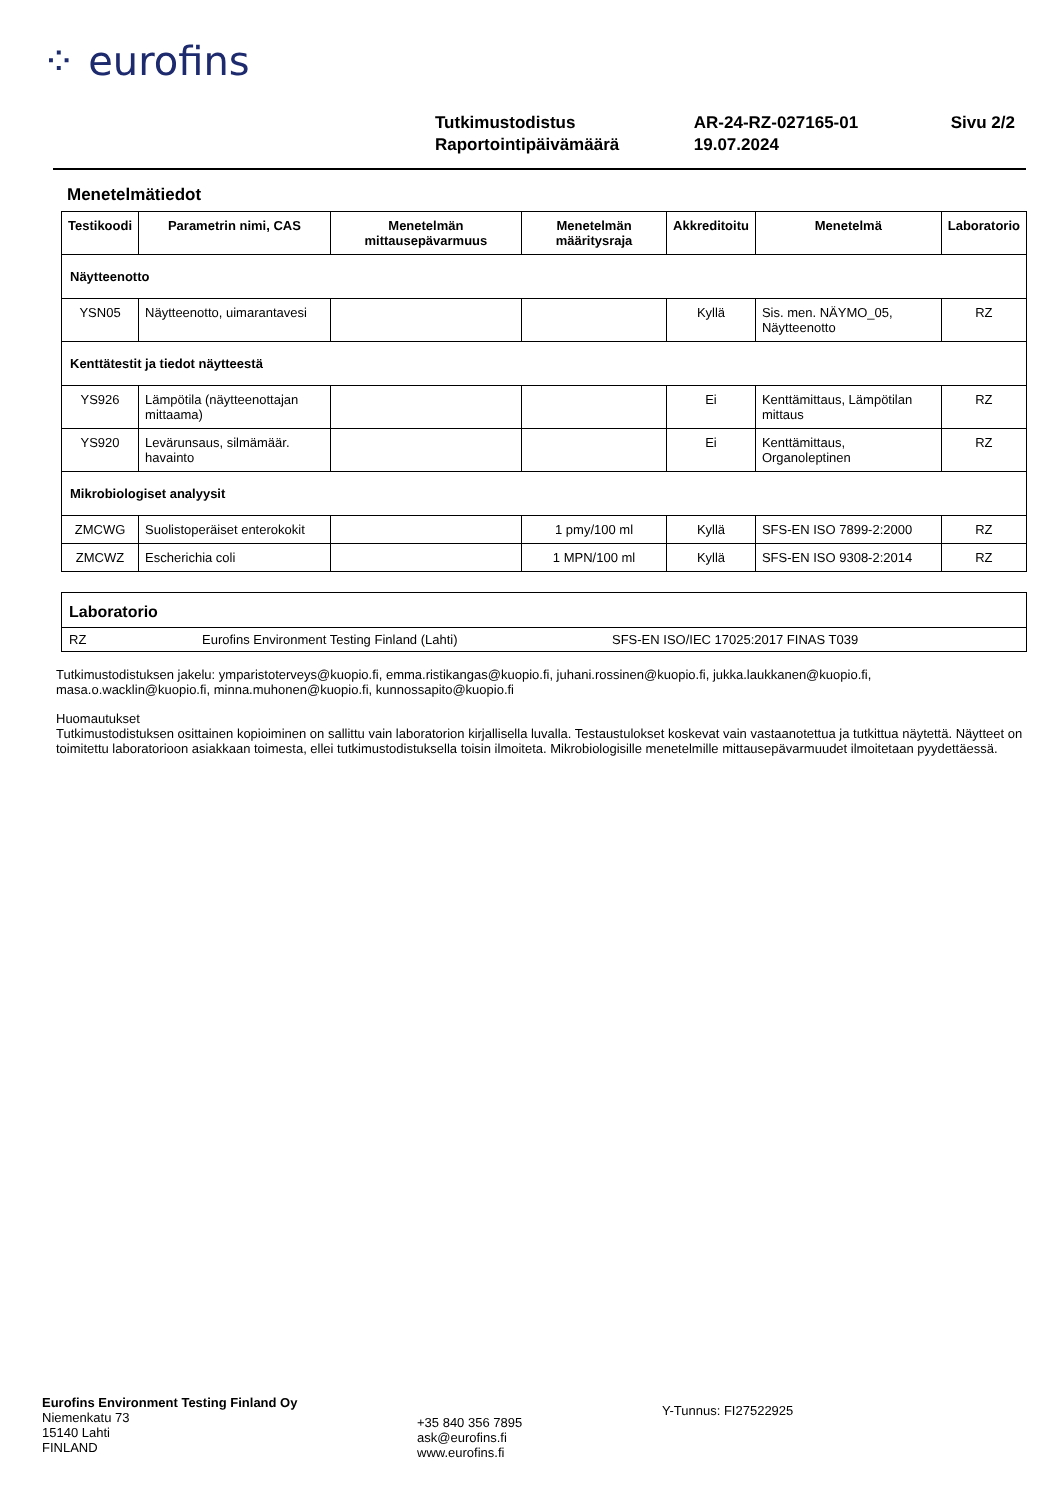⁘ eurofins
| Tutkimustodistus | AR-24-RZ-027165-01 | Sivu 2/2 |
| Raportointipäivämäärä | 19.07.2024 | |
Menetelmätiedot
| Testikoodi | Parametrin nimi, CAS | Menetelmän mittausepävarmuus | Menetelmän määritysraja | Akkreditoitu | Menetelmä | Laboratorio |
| --- | --- | --- | --- | --- | --- | --- |
| Näytteenotto | | | | | | |
| YSN05 | Näytteenotto, uimarantavesi | | | Kyllä | Sis. men. NÄYMO_05, Näytteenotto | RZ |
| Kenttätestit ja tiedot näytteestä | | | | | | |
| YS926 | Lämpötila (näytteenottajan mittaama) | | | Ei | Kenttämittaus, Lämpötilan mittaus | RZ |
| YS920 | Levärunsaus, silmämäär. havainto | | | Ei | Kenttämittaus, Organoleptinen | RZ |
| Mikrobiologiset analyysit | | | | | | |
| ZMCWG | Suolistoperäiset enterokokit | | 1 pmy/100 ml | Kyllä | SFS-EN ISO 7899-2:2000 | RZ |
| ZMCWZ | Escherichia coli | | 1 MPN/100 ml | Kyllä | SFS-EN ISO 9308-2:2014 | RZ |
Laboratorio
RZ Eurofins Environment Testing Finland (Lahti) SFS-EN ISO/IEC 17025:2017 FINAS T039
Tutkimustodistuksen jakelu: ymparistoterveys@kuopio.fi, emma.ristikangas@kuopio.fi, juhani.rossinen@kuopio.fi, jukka.laukkanen@kuopio.fi, masa.o.wacklin@kuopio.fi, minna.muhonen@kuopio.fi, kunnossapito@kuopio.fi
Huomautukset
Tutkimustodistuksen osittainen kopioiminen on sallittu vain laboratorion kirjallisella luvalla. Testaustulokset koskevat vain vastaanotettua ja tutkittua näytettä. Näytteet on toimitettu laboratorioon asiakkaan toimesta, ellei tutkimustodistuksella toisin ilmoiteta. Mikrobiologisille menetelmille mittausepävarmuudet ilmoitetaan pyydettäessä.
Eurofins Environment Testing Finland Oy
Niemenkatu 73
15140 Lahti
FINLAND
+35 840 356 7895
ask@eurofins.fi
www.eurofins.fi
Y-Tunnus: FI27522925